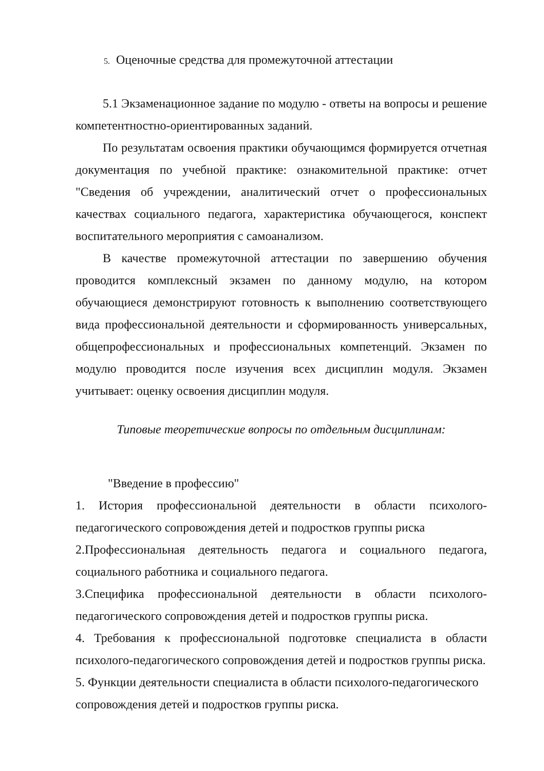5. Оценочные средства для промежуточной аттестации
5.1 Экзаменационное задание по модулю - ответы на вопросы и решение компетентностно-ориентированных заданий.
По результатам освоения практики обучающимся формируется отчетная документация по учебной практике: ознакомительной практике: отчет "Сведения об учреждении, аналитический отчет о профессиональных качествах социального педагога, характеристика обучающегося, конспект воспитательного мероприятия с самоанализом.
В качестве промежуточной аттестации по завершению обучения проводится комплексный экзамен по данному модулю, на котором обучающиеся демонстрируют готовность к выполнению соответствующего вида профессиональной деятельности и сформированность универсальных, общепрофессиональных и профессиональных компетенций. Экзамен по модулю проводится после изучения всех дисциплин модуля. Экзамен учитывает: оценку освоения дисциплин модуля.
Типовые теоретические вопросы по отдельным дисциплинам:
"Введение в профессию"
1. История профессиональной деятельности в области психолого-педагогического сопровождения детей и подростков группы риска
2.Профессиональная деятельность педагога и социального педагога, социального работника и социального педагога.
3.Специфика профессиональной деятельности в области психолого-педагогического сопровождения детей и подростков группы риска.
4. Требования к профессиональной подготовке специалиста в области психолого-педагогического сопровождения детей и подростков группы риска.
5. Функции деятельности специалиста в области психолого-педагогического сопровождения детей и подростков группы риска.